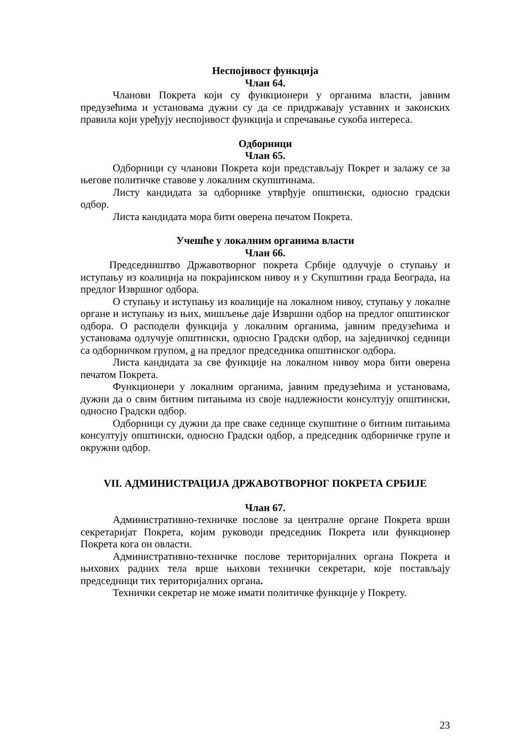Неспојивост функција
Члан 64.
Чланови Покрета који су функционери у органима власти, јавним предузећима и установама дужни су да се придржавају уставних и законских правила који уређују неспојивост функција и спречавање сукоба интереса.
Одборници
Члан 65.
Одборници су чланови Покрета који представљају Покрет и залажу се за његове политичке ставове у локалним скупштинама.
Листу кандидата за одборнике утврђује општински, односно градски одбор.
Листа кандидата мора бити оверена печатом Покрета.
Учешће у локалним органима власти
Члан 66.
Председништво Државотворног покрета Србије одлучује о ступању и иступању из коалиција на покрајинском нивоу и у Скупштини града Београда, на предлог Извршног одбора.
О ступању и иступању из коалиције на локалном нивоу, ступању у локалне органе и иступању из њих, мишљење даје Извршни одбор на предлог општинског одбора. О расподели функција у локалним органима, јавним предузећима и установама одлучује општински, односно Градски одбор, на заједничкој седници са одборничком групом, а на предлог председника општинског одбора.
Листа кандидата за све функције на локалном нивоу мора бити оверена печатом Покрета.
Функционери у локалним органима, јавним предузећима и установама, дужни да о свим битним питањима из своје надлежности консултују општински, односно Градски одбор.
Одборници су дужни да пре сваке седнице скупштине о битним питањима консултују општински, односно Градски одбор, а председник одборничке групе и окружни одбор.
VII. АДМИНИСТРАЦИЈА ДРЖАВОТВОРНОГ ПОКРЕТА СРБИЈЕ
Члан 67.
Административно-техничке послове за централне органе Покрета врши секретаријат Покрета, којим руководи председник Покрета или функционер Покрета кога он овласти.
Административно-техничке послове територијалних органа Покрета и њихових радних тела врше њихови технички секретари, које постављају председници тих територијалних органа.
Технички секретар не може имати политичке функције у Покрету.
23